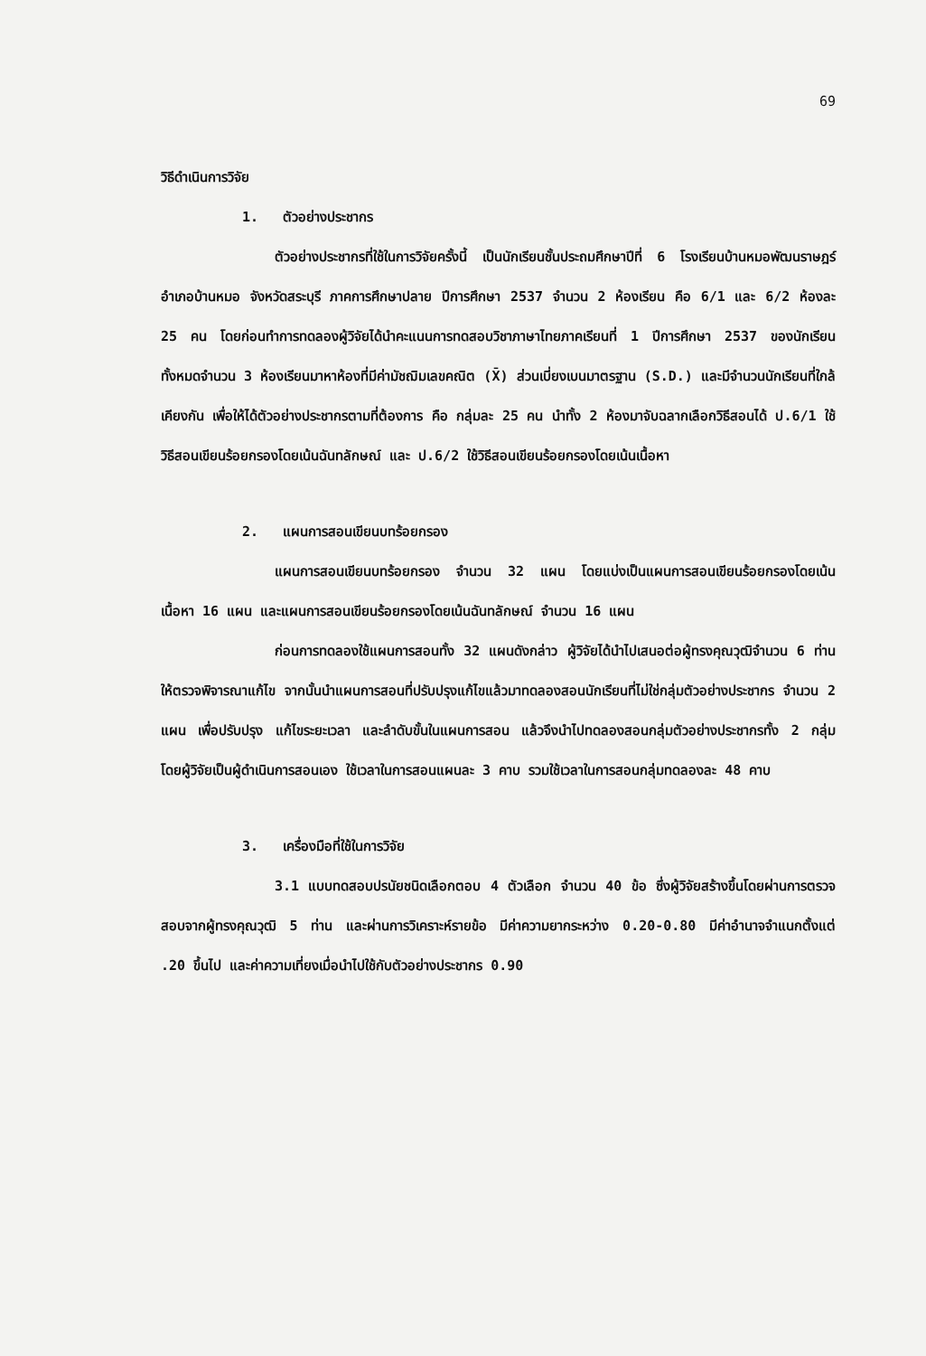69
วิธีดำเนินการวิจัย
1. ตัวอย่างประชากร
ตัวอย่างประชากรที่ใช้ในการวิจัยครั้งนี้ เป็นนักเรียนชั้นประถมศึกษาปีที่ 6 โรงเรียนบ้านหมอพัฒนราษฎร์ อำเภอบ้านหมอ จังหวัดสระบุรี ภาคการศึกษาปลาย ปีการศึกษา 2537 จำนวน 2 ห้องเรียน คือ 6/1 และ 6/2 ห้องละ 25 คน โดยก่อนทำการทดลองผู้วิจัยได้นำคะแนนการทดสอบวิชาภาษาไทยภาคเรียนที่ 1 ปีการศึกษา 2537 ของนักเรียนทั้งหมดจำนวน 3 ห้องเรียนมาหาห้องที่มีค่ามัชฌิมเลขคณิต (X̄) ส่วนเบี่ยงเบนมาตรฐาน (S.D.) และมีจำนวนนักเรียนที่ใกล้เคียงกัน เพื่อให้ได้ตัวอย่างประชากรตามที่ต้องการ คือ กลุ่มละ 25 คน นำทั้ง 2 ห้องมาจับฉลากเลือกวิธีสอนได้ ป.6/1 ใช้วิธีสอนเขียนร้อยกรองโดยเน้นฉันทลักษณ์ และ ป.6/2 ใช้วิธีสอนเขียนร้อยกรองโดยเน้นเนื้อหา
2. แผนการสอนเขียนบทร้อยกรอง
แผนการสอนเขียนบทร้อยกรอง จำนวน 32 แผน โดยแบ่งเป็นแผนการสอนเขียนร้อยกรองโดยเน้นเนื้อหา 16 แผน และแผนการสอนเขียนร้อยกรองโดยเน้นฉันทลักษณ์ จำนวน 16 แผน
ก่อนการทดลองใช้แผนการสอนทั้ง 32 แผนดังกล่าว ผู้วิจัยได้นำไปเสนอต่อผู้ทรงคุณวุฒิจำนวน 6 ท่าน ให้ตรวจพิจารณาแก้ไข จากนั้นนำแผนการสอนที่ปรับปรุงแก้ไขแล้วมาทดลองสอนนักเรียนที่ไม่ใช่กลุ่มตัวอย่างประชากร จำนวน 2 แผน เพื่อปรับปรุง แก้ไขระยะเวลา และลำดับขั้นในแผนการสอน แล้วจึงนำไปทดลองสอนกลุ่มตัวอย่างประชากรทั้ง 2 กลุ่ม โดยผู้วิจัยเป็นผู้ดำเนินการสอนเอง ใช้เวลาในการสอนแผนละ 3 คาบ รวมใช้เวลาในการสอนกลุ่มทดลองละ 48 คาบ
3. เครื่องมือที่ใช้ในการวิจัย
3.1 แบบทดสอบปรนัยชนิดเลือกตอบ 4 ตัวเลือก จำนวน 40 ข้อ ซึ่งผู้วิจัยสร้างขึ้นโดยผ่านการตรวจสอบจากผู้ทรงคุณวุฒิ 5 ท่าน และผ่านการวิเคราะห์รายข้อ มีค่าความยากระหว่าง 0.20-0.80 มีค่าอำนาจจำแนกตั้งแต่ .20 ขึ้นไป และค่าความเที่ยงเมื่อนำไปใช้กับตัวอย่างประชากร 0.90